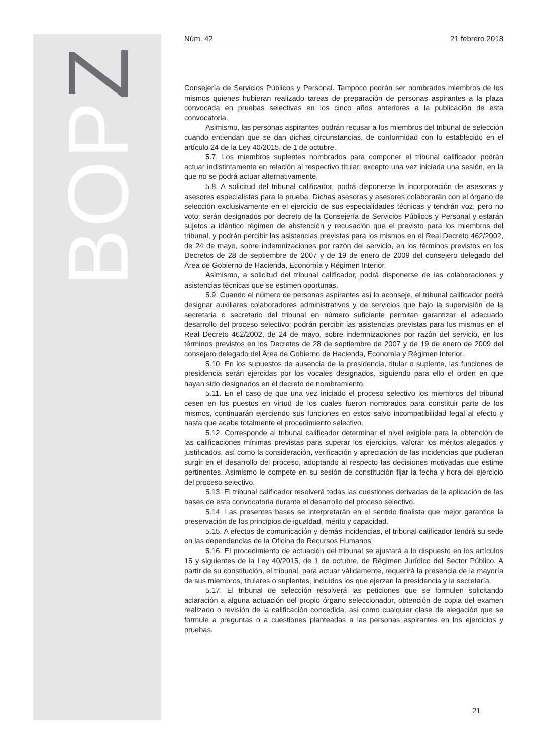BOPZ
Núm. 42 21 febrero 2018
Consejería de Servicios Públicos y Personal. Tampoco podrán ser nombrados miembros de los mismos quienes hubieran realizado tareas de preparación de personas aspirantes a la plaza convocada en pruebas selectivas en los cinco años anteriores a la publicación de esta convocatoria.
Asimismo, las personas aspirantes podrán recusar a los miembros del tribunal de selección cuando entiendan que se dan dichas circunstancias, de conformidad con lo establecido en el artículo 24 de la Ley 40/2015, de 1 de octubre.
5.7. Los miembros suplentes nombrados para componer el tribunal calificador podrán actuar indistintamente en relación al respectivo titular, excepto una vez iniciada una sesión, en la que no se podrá actuar alternativamente.
5.8. A solicitud del tribunal calificador, podrá disponerse la incorporación de asesoras y asesores especialistas para la prueba. Dichas asesoras y asesores colaborarán con el órgano de selección exclusivamente en el ejercicio de sus especialidades técnicas y tendrán voz, pero no voto; serán designados por decreto de la Consejería de Servicios Públicos y Personal y estarán sujetos a idéntico régimen de abstención y recusación que el previsto para los miembros del tribunal, y podrán percibir las asistencias previstas para los mismos en el Real Decreto 462/2002, de 24 de mayo, sobre indemnizaciones por razón del servicio, en los términos previstos en los Decretos de 28 de septiembre de 2007 y de 19 de enero de 2009 del consejero delegado del Área de Gobierno de Hacienda, Economía y Régimen Interior.
Asimismo, a solicitud del tribunal calificador, podrá disponerse de las colaboraciones y asistencias técnicas que se estimen oportunas.
5.9. Cuando el número de personas aspirantes así lo aconseje, el tribunal calificador podrá designar auxiliares colaboradores administrativos y de servicios que bajo la supervisión de la secretaria o secretario del tribunal en número suficiente permitan garantizar el adecuado desarrollo del proceso selectivo; podrán percibir las asistencias previstas para los mismos en el Real Decreto 462/2002, de 24 de mayo, sobre indemnizaciones por razón del servicio, en los términos previstos en los Decretos de 28 de septiembre de 2007 y de 19 de enero de 2009 del consejero delegado del Área de Gobierno de Hacienda, Economía y Régimen Interior.
5.10. En los supuestos de ausencia de la presidencia, titular o suplente, las funciones de presidencia serán ejercidas por los vocales designados, siguiendo para ello el orden en que hayan sido designados en el decreto de nombramiento.
5.11. En el caso de que una vez iniciado el proceso selectivo los miembros del tribunal cesen en los puestos en virtud de los cuales fueron nombrados para constituir parte de los mismos, continuarán ejerciendo sus funciones en estos salvo incompatibilidad legal al efecto y hasta que acabe totalmente el procedimiento selectivo.
5.12. Corresponde al tribunal calificador determinar el nivel exigible para la obtención de las calificaciones mínimas previstas para superar los ejercicios, valorar los méritos alegados y justificados, así como la consideración, verificación y apreciación de las incidencias que pudieran surgir en el desarrollo del proceso, adoptando al respecto las decisiones motivadas que estime pertinentes. Asimismo le compete en su sesión de constitución fijar la fecha y hora del ejercicio del proceso selectivo.
5.13. El tribunal calificador resolverá todas las cuestiones derivadas de la aplicación de las bases de esta convocatoria durante el desarrollo del proceso selectivo.
5.14. Las presentes bases se interpretarán en el sentido finalista que mejor garantice la preservación de los principios de igualdad, mérito y capacidad.
5.15. A efectos de comunicación y demás incidencias, el tribunal calificador tendrá su sede en las dependencias de la Oficina de Recursos Humanos.
5.16. El procedimiento de actuación del tribunal se ajustará a lo dispuesto en los artículos 15 y siguientes de la Ley 40/2015, de 1 de octubre, de Régimen Jurídico del Sector Público. A partir de su constitución, el tribunal, para actuar válidamente, requerirá la presencia de la mayoría de sus miembros, titulares o suplentes, incluidos los que ejerzan la presidencia y la secretaría.
5.17. El tribunal de selección resolverá las peticiones que se formulen solicitando aclaración a alguna actuación del propio órgano seleccionador, obtención de copia del examen realizado o revisión de la calificación concedida, así como cualquier clase de alegación que se formule a preguntas o a cuestiones planteadas a las personas aspirantes en los ejercicios y pruebas.
21